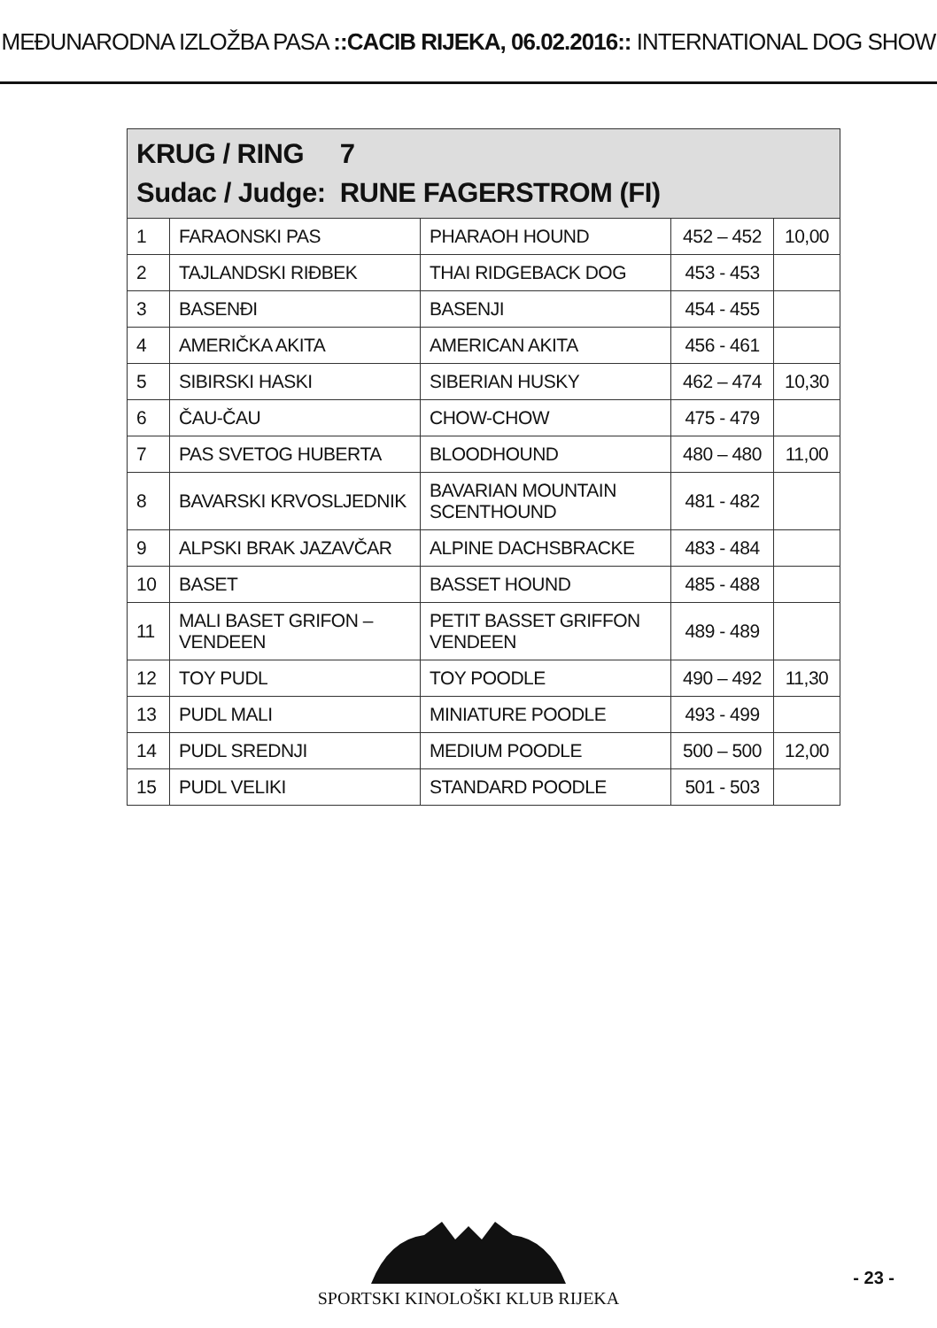MEĐUNARODNA IZLOŽBA PASA ::CACIB RIJEKA, 06.02.2016:: INTERNATIONAL DOG SHOW
| KRUG / RING 7 Sudac / Judge: RUNE FAGERSTROM (FI) | | | | |
| --- | --- | --- | --- | --- |
| 1 | FARAONSKI PAS | PHARAOH HOUND | 452 – 452 | 10,00 |
| 2 | TAJLANDSKI RIĐBEK | THAI RIDGEBACK DOG | 453 - 453 | |
| 3 | BASENĐI | BASENJI | 454 - 455 | |
| 4 | AMERIČKA AKITA | AMERICAN AKITA | 456 - 461 | |
| 5 | SIBIRSKI HASKI | SIBERIAN HUSKY | 462 – 474 | 10,30 |
| 6 | ČAU-ČAU | CHOW-CHOW | 475 - 479 | |
| 7 | PAS SVETOG HUBERTA | BLOODHOUND | 480 – 480 | 11,00 |
| 8 | BAVARSKI KRVOSLJEDNIK | BAVARIAN MOUNTAIN SCENTHOUND | 481 - 482 | |
| 9 | ALPSKI BRAK JAZAVČAR | ALPINE DACHSBRACKE | 483 - 484 | |
| 10 | BASET | BASSET HOUND | 485 - 488 | |
| 11 | MALI BASET GRIFON – VENDEEN | PETIT BASSET GRIFFON VENDEEN | 489 - 489 | |
| 12 | TOY PUDL | TOY POODLE | 490 – 492 | 11,30 |
| 13 | PUDL MALI | MINIATURE POODLE | 493 - 499 | |
| 14 | PUDL SREDNJI | MEDIUM POODLE | 500 – 500 | 12,00 |
| 15 | PUDL VELIKI | STANDARD POODLE | 501 - 503 | |
SPORTSKI KINOLOŠKI KLUB RIJEKA
- 23 -